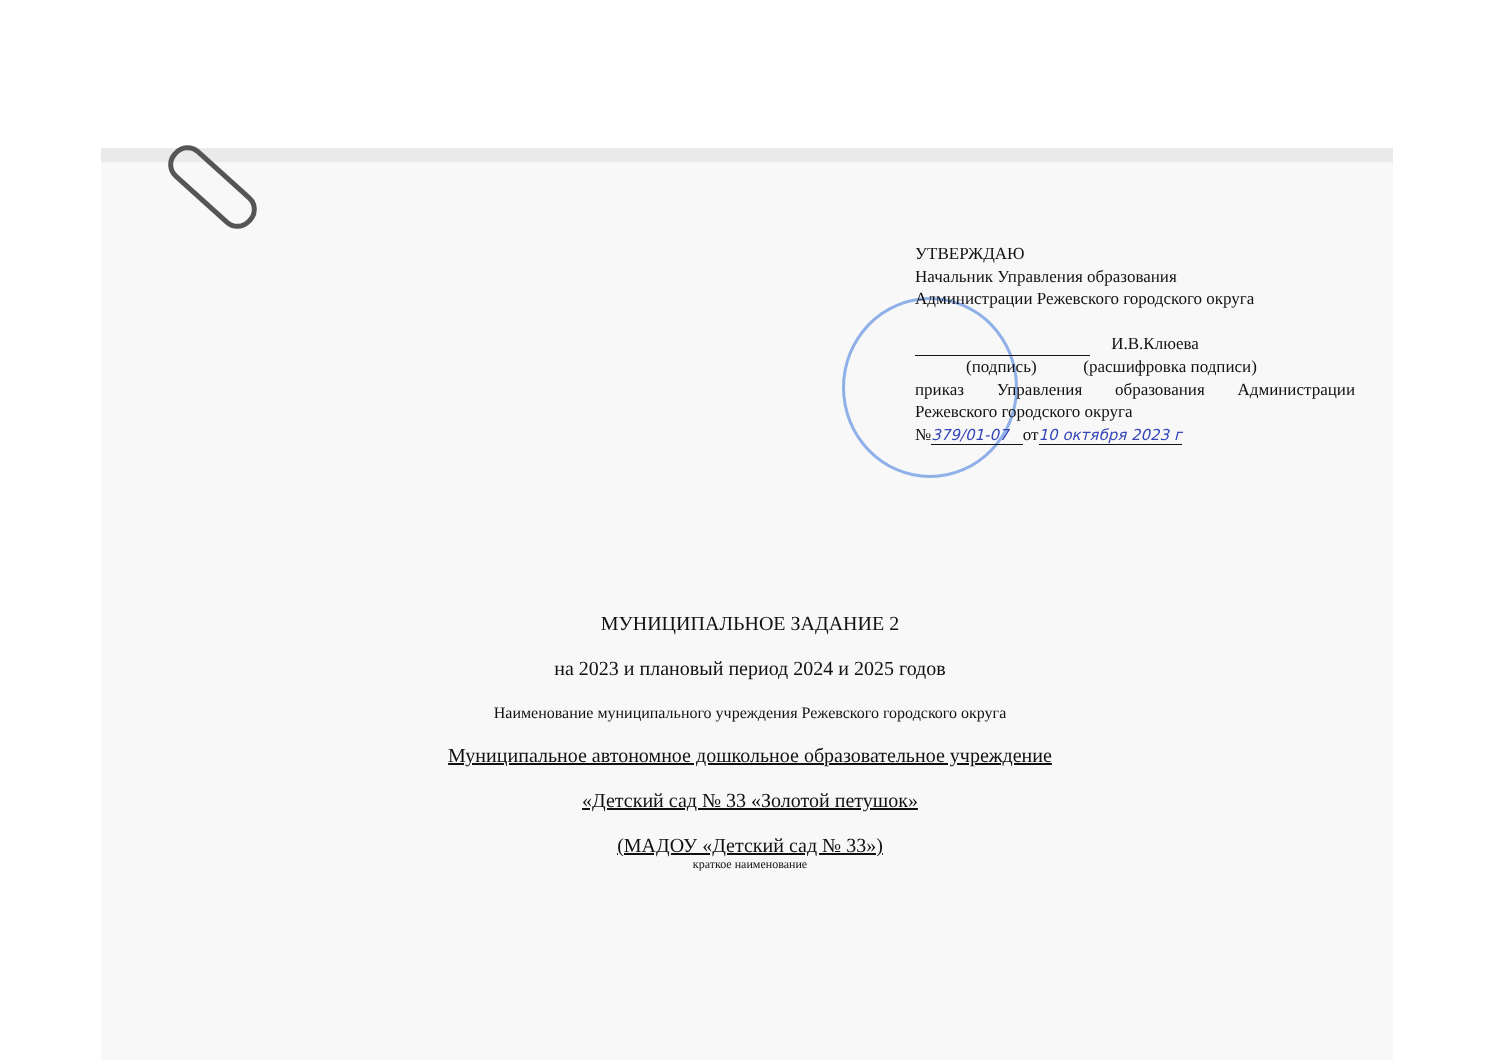УТВЕРЖДАЮ
Начальник Управления образования
Администрации Режевского городского округа
И.В.Клюева
(подпись) (расшифровка подписи)
приказ Управления образования Администрации
Режевского городского округа
№379/01-07 от10 октября 2023 г
МУНИЦИПАЛЬНОЕ ЗАДАНИЕ 2
на 2023 и плановый период 2024 и 2025 годов
Наименование муниципального учреждения Режевского городского округа
Муниципальное автономное дошкольное образовательное учреждение
«Детский сад № 33 «Золотой петушок»
(МАДОУ «Детский сад № 33»)
краткое наименование